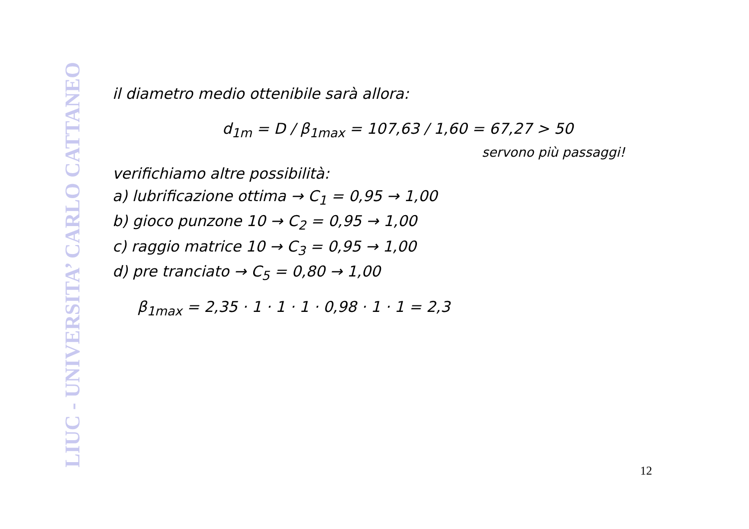LIUC - UNIVERSITA’ CARLO CATTANEO
il diametro medio ottenibile sarà allora:
d<sub>1m</sub> = D / β<sub>1max</sub> = 107,63 / 1,60 = 67,27 > 50
servono più passaggi!
verifichiamo altre possibilità:
a) lubrificazione ottima → C<sub>1</sub> = 0,95 → 1,00
b) gioco punzone 10 → C<sub>2</sub> = 0,95 → 1,00
c) raggio matrice 10 → C<sub>3</sub> = 0,95 → 1,00
d) pre tranciato → C<sub>5</sub> = 0,80 → 1,00
β<sub>1max</sub> = 2,35 · 1 · 1 · 1 · 0,98 · 1 · 1 = 2,3
12